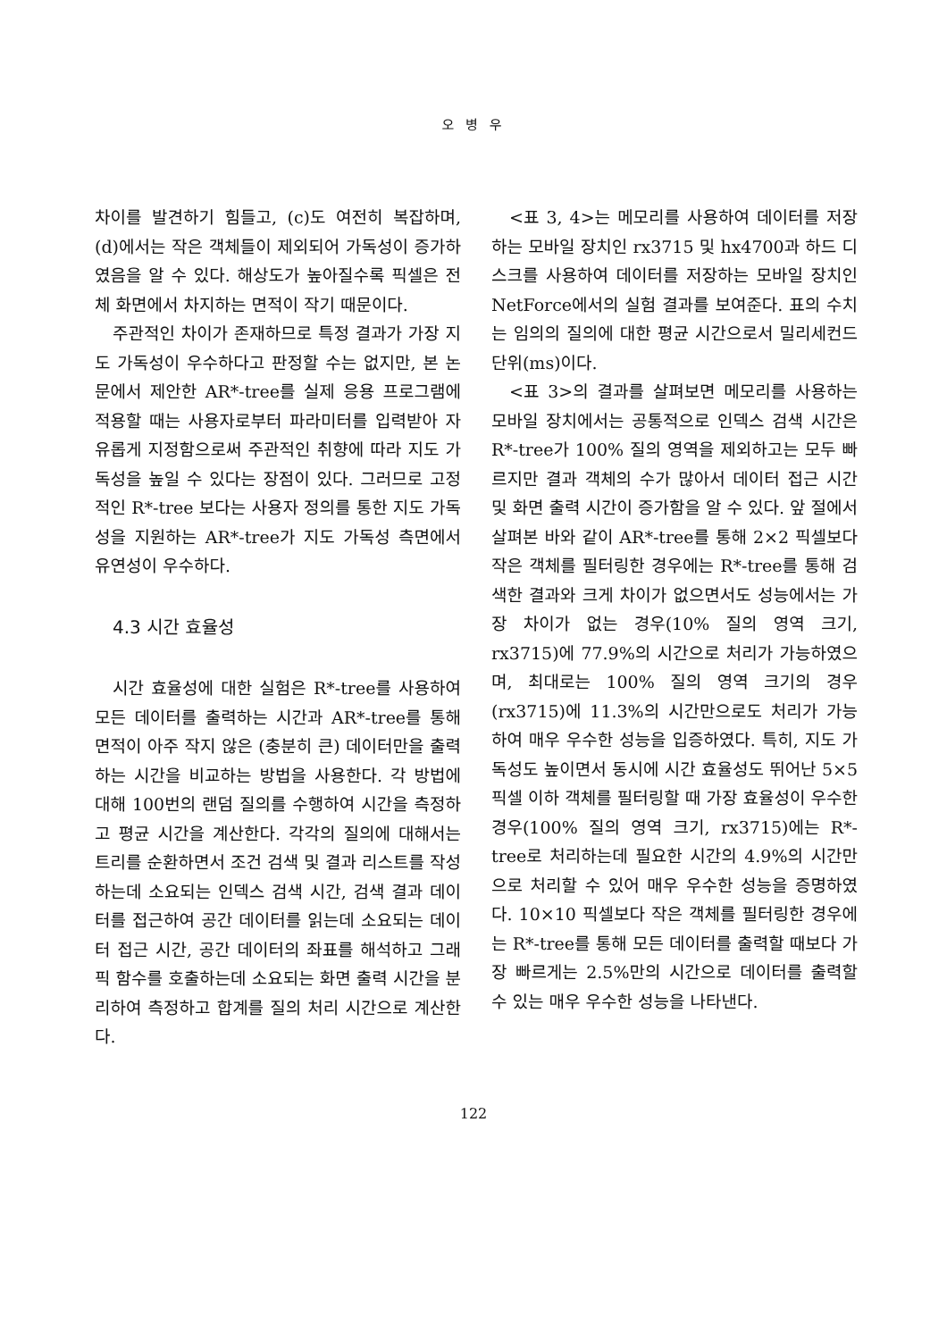오 병 우
차이를 발견하기 힘들고, (c)도 여전히 복잡하며, (d)에서는 작은 객체들이 제외되어 가독성이 증가하였음을 알 수 있다. 해상도가 높아질수록 픽셀은 전체 화면에서 차지하는 면적이 작기 때문이다.
주관적인 차이가 존재하므로 특정 결과가 가장 지도 가독성이 우수하다고 판정할 수는 없지만, 본 논문에서 제안한 AR*-tree를 실제 응용 프로그램에 적용할 때는 사용자로부터 파라미터를 입력받아 자유롭게 지정함으로써 주관적인 취향에 따라 지도 가독성을 높일 수 있다는 장점이 있다. 그러므로 고정적인 R*-tree 보다는 사용자 정의를 통한 지도 가독성을 지원하는 AR*-tree가 지도 가독성 측면에서 유연성이 우수하다.
4.3 시간 효율성
시간 효율성에 대한 실험은 R*-tree를 사용하여 모든 데이터를 출력하는 시간과 AR*-tree를 통해 면적이 아주 작지 않은 (충분히 큰) 데이터만을 출력하는 시간을 비교하는 방법을 사용한다. 각 방법에 대해 100번의 랜덤 질의를 수행하여 시간을 측정하고 평균 시간을 계산한다. 각각의 질의에 대해서는 트리를 순환하면서 조건 검색 및 결과 리스트를 작성하는데 소요되는 인덱스 검색 시간, 검색 결과 데이터를 접근하여 공간 데이터를 읽는데 소요되는 데이터 접근 시간, 공간 데이터의 좌표를 해석하고 그래픽 함수를 호출하는데 소요되는 화면 출력 시간을 분리하여 측정하고 합계를 질의 처리 시간으로 계산한다.
<표 3, 4>는 메모리를 사용하여 데이터를 저장하는 모바일 장치인 rx3715 및 hx4700과 하드 디스크를 사용하여 데이터를 저장하는 모바일 장치인 NetForce에서의 실험 결과를 보여준다. 표의 수치는 임의의 질의에 대한 평균 시간으로서 밀리세컨드 단위(ms)이다.
<표 3>의 결과를 살펴보면 메모리를 사용하는 모바일 장치에서는 공통적으로 인덱스 검색 시간은 R*-tree가 100% 질의 영역을 제외하고는 모두 빠르지만 결과 객체의 수가 많아서 데이터 접근 시간 및 화면 출력 시간이 증가함을 알 수 있다. 앞 절에서 살펴본 바와 같이 AR*-tree를 통해 2×2 픽셀보다 작은 객체를 필터링한 경우에는 R*-tree를 통해 검색한 결과와 크게 차이가 없으면서도 성능에서는 가장 차이가 없는 경우(10% 질의 영역 크기, rx3715)에 77.9%의 시간으로 처리가 가능하였으며, 최대로는 100% 질의 영역 크기의 경우(rx3715)에 11.3%의 시간만으로도 처리가 가능하여 매우 우수한 성능을 입증하였다. 특히, 지도 가독성도 높이면서 동시에 시간 효율성도 뛰어난 5×5 픽셀 이하 객체를 필터링할 때 가장 효율성이 우수한 경우(100% 질의 영역 크기, rx3715)에는 R*-tree로 처리하는데 필요한 시간의 4.9%의 시간만으로 처리할 수 있어 매우 우수한 성능을 증명하였다. 10×10 픽셀보다 작은 객체를 필터링한 경우에는 R*-tree를 통해 모든 데이터를 출력할 때보다 가장 빠르게는 2.5%만의 시간으로 데이터를 출력할 수 있는 매우 우수한 성능을 나타낸다.
122